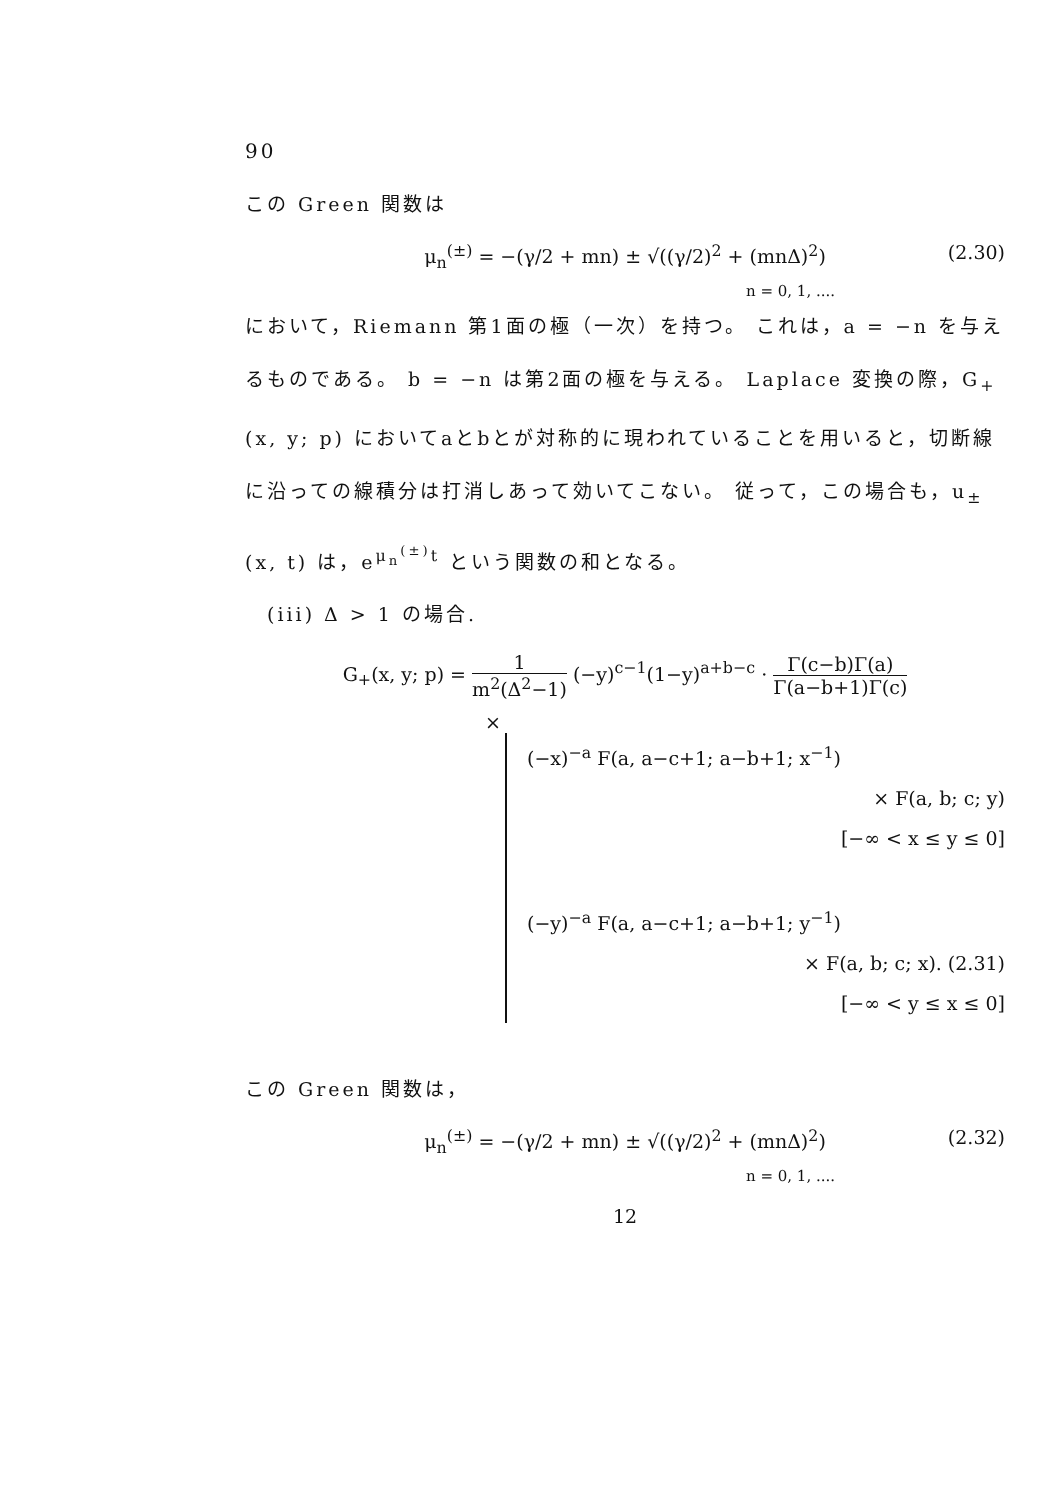90
この Green 関数は
μ<sub>n</sub><sup>(±)</sup> = −(γ/2 + mn) ± √((γ/2)<sup>2</sup> + (mnΔ)<sup>2</sup>) (2.30)
n = 0, 1, ....
において，Riemann 第1面の極（一次）を持つ。 これは，a = −n を与えるものである。 b = −n は第2面の極を与える。 Laplace 変換の際，G<sub>+</sub>(x, y; p) においてaとbとが対称的に現われていることを用いると，切断線に沿っての線積分は打消しあって効いてこない。 従って，この場合も，u<sub>±</sub>(x, t) は，e<sup>μ<sub>n</sub><sup>(±)</sup>t</sup> という関数の和となる。
　(iii) Δ > 1 の場合.
G<sub>+</sub>(x, y; p) = 1 m<sup>2</sup>(Δ<sup>2</sup>−1) (−y)<sup>c−1</sup>(1−y)<sup>a+b−c</sup> · Γ(c−b)Γ(a) Γ(a−b+1)Γ(c)
×
(−x)<sup>−a</sup> F(a, a−c+1; a−b+1; x<sup>−1</sup>)
× F(a, b; c; y)
[−∞ < x ≤ y ≤ 0]
(−y)<sup>−a</sup> F(a, a−c+1; a−b+1; y<sup>−1</sup>)
× F(a, b; c; x). (2.31)
[−∞ < y ≤ x ≤ 0]
この Green 関数は，
μ<sub>n</sub><sup>(±)</sup> = −(γ/2 + mn) ± √((γ/2)<sup>2</sup> + (mnΔ)<sup>2</sup>) (2.32)
n = 0, 1, ....
12